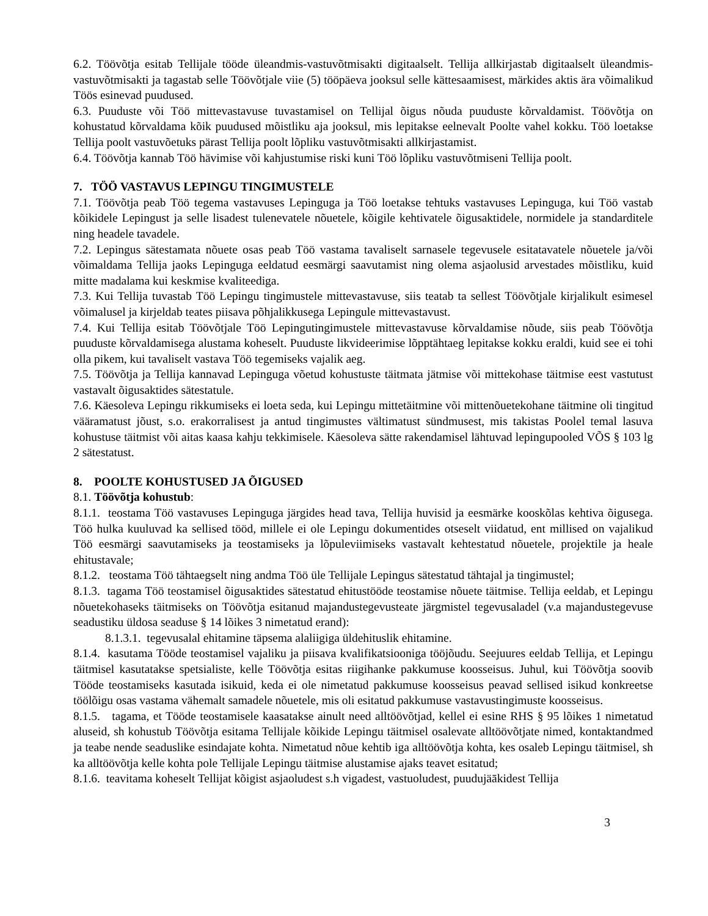6.2. Töövõtja esitab Tellijale tööde üleandmis-vastuvõtmisakti digitaalselt. Tellija allkirjastab digitaalselt üleandmis-vastuvõtmisakti ja tagastab selle Töövõtjale viie (5) tööpäeva jooksul selle kättesaamisest, märkides aktis ära võimalikud Töös esinevad puudused.
6.3. Puuduste või Töö mittevastavuse tuvastamisel on Tellijal õigus nõuda puuduste kõrvaldamist. Töövõtja on kohustatud kõrvaldama kõik puudused mõistliku aja jooksul, mis lepitakse eelnevalt Poolte vahel kokku. Töö loetakse Tellija poolt vastuvõetuks pärast Tellija poolt lõpliku vastuvõtmisakti allkirjastamist.
6.4. Töövõtja kannab Töö hävimise või kahjustumise riski kuni Töö lõpliku vastuvõtmiseni Tellija poolt.
7. TÖÖ VASTAVUS LEPINGU TINGIMUSTELE
7.1. Töövõtja peab Töö tegema vastavuses Lepinguga ja Töö loetakse tehtuks vastavuses Lepinguga, kui Töö vastab kõikidele Lepingust ja selle lisadest tulenevatele nõuetele, kõigile kehtivatele õigusaktidele, normidele ja standarditele ning headele tavadele.
7.2. Lepingus sätestamata nõuete osas peab Töö vastama tavaliselt sarnasele tegevusele esitatavatele nõuetele ja/või võimaldama Tellija jaoks Lepinguga eeldatud eesmärgi saavutamist ning olema asjaolusid arvestades mõistliku, kuid mitte madalama kui keskmise kvaliteediga.
7.3. Kui Tellija tuvastab Töö Lepingu tingimustele mittevastavuse, siis teatab ta sellest Töövõtjale kirjalikult esimesel võimalusel ja kirjeldab teates piisava põhjalikkusega Lepingule mittevastavust.
7.4. Kui Tellija esitab Töövõtjale Töö Lepingutingimustele mittevastavuse kõrvaldamise nõude, siis peab Töövõtja puuduste kõrvaldamisega alustama koheselt. Puuduste likvideerimise lõpptähtaeg lepitakse kokku eraldi, kuid see ei tohi olla pikem, kui tavaliselt vastava Töö tegemiseks vajalik aeg.
7.5. Töövõtja ja Tellija kannavad Lepinguga võetud kohustuste täitmata jätmise või mittekohase täitmise eest vastutust vastavalt õigusaktides sätestatule.
7.6. Käesoleva Lepingu rikkumiseks ei loeta seda, kui Lepingu mittetäitmine või mittenõuetekohane täitmine oli tingitud vääramatust jõust, s.o. erakorralisest ja antud tingimustes vältimatust sündmusest, mis takistas Poolel temal lasuva kohustuse täitmist või aitas kaasa kahju tekkimisele. Käesoleva sätte rakendamisel lähtuvad lepingupooled VÕS § 103 lg 2 sätestatust.
8. POOLTE KOHUSTUSED JA ÕIGUSED
8.1. Töövõtja kohustub:
8.1.1. teostama Töö vastavuses Lepinguga järgides head tava, Tellija huvisid ja eesmärke kooskõlas kehtiva õigusega. Töö hulka kuuluvad ka sellised tööd, millele ei ole Lepingu dokumentides otseselt viidatud, ent millised on vajalikud Töö eesmärgi saavutamiseks ja teostamiseks ja lõpuleviimiseks vastavalt kehtestatud nõuetele, projektile ja heale ehitustavale;
8.1.2. teostama Töö tähtaegselt ning andma Töö üle Tellijale Lepingus sätestatud tähtajal ja tingimustel;
8.1.3. tagama Töö teostamisel õigusaktides sätestatud ehitustööde teostamise nõuete täitmise. Tellija eeldab, et Lepingu nõuetekohaseks täitmiseks on Töövõtja esitanud majandustegevusteate järgmistel tegevusaladel (v.a majandustegevuse seadustiku üldosa seaduse § 14 lõikes 3 nimetatud erand):
8.1.3.1. tegevusalal ehitamine täpsema alaliigiga üldehituslik ehitamine.
8.1.4. kasutama Tööde teostamisel vajaliku ja piisava kvalifikatsiooniga tööjõudu. Seejuures eeldab Tellija, et Lepingu täitmisel kasutatakse spetsialiste, kelle Töövõtja esitas riigihanke pakkumuse koosseisus. Juhul, kui Töövõtja soovib Tööde teostamiseks kasutada isikuid, keda ei ole nimetatud pakkumuse koosseisus peavad sellised isikud konkreetse töölõigu osas vastama vähemalt samadele nõuetele, mis oli esitatud pakkumuse vastavustingimuste koosseisus.
8.1.5. tagama, et Tööde teostamisele kaasatakse ainult need alltöövõtjad, kellel ei esine RHS § 95 lõikes 1 nimetatud aluseid, sh kohustub Töövõtja esitama Tellijale kõikide Lepingu täitmisel osalevate alltöövõtjate nimed, kontaktandmed ja teabe nende seaduslike esindajate kohta. Nimetatud nõue kehtib iga alltöövõtja kohta, kes osaleb Lepingu täitmisel, sh ka alltöövõtja kelle kohta pole Tellijale Lepingu täitmise alustamise ajaks teavet esitatud;
8.1.6. teavitama koheselt Tellijat kõigist asjaoludest s.h vigadest, vastuoludest, puudujäākidest Tellija
3